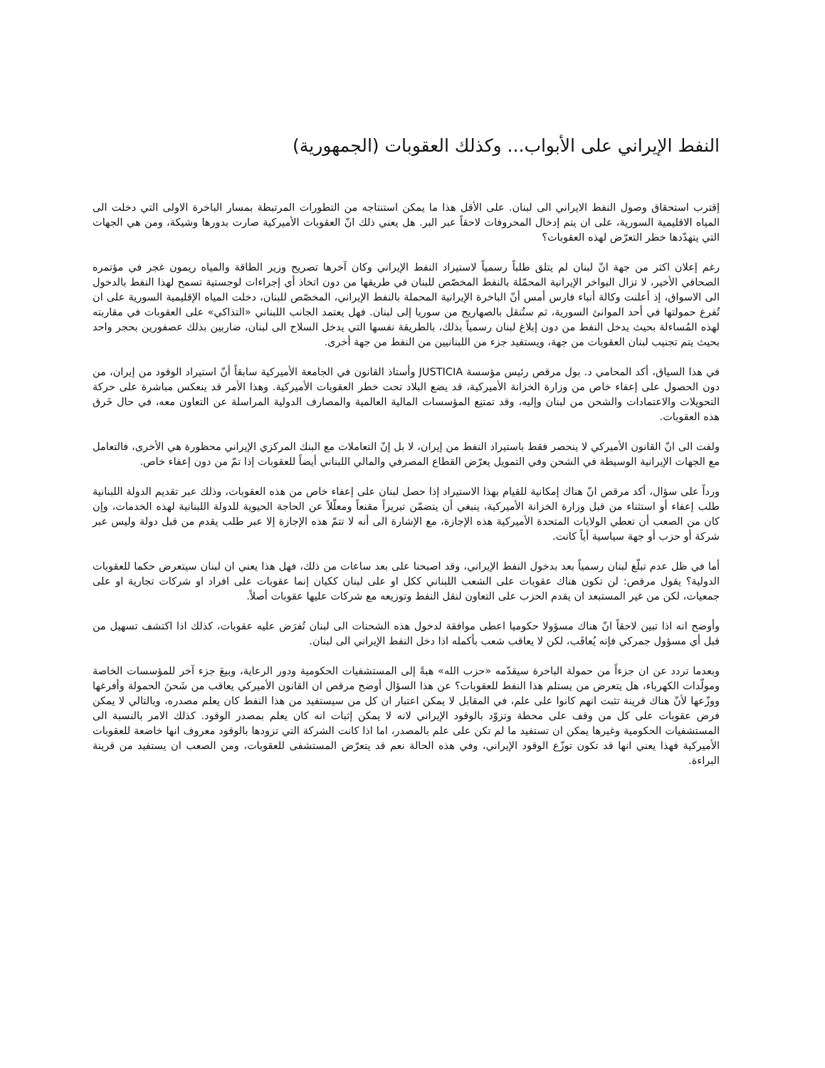النفط الإيراني على الأبواب... وكذلك العقوبات (الجمهورية)
إقترب استحقاق وصول النفط الايراني الى لبنان. على الأقل هذا ما يمكن استنتاجه من التطورات المرتبطة بمسار الباخرة الاولى التي دخلت الى المياه الاقليمية السورية، على ان يتم إدخال المحروفات لاحقاً عبر البر. هل يعني ذلك انّ العقوبات الأميركية صارت بدورها وشيكة، ومن هي الجهات التي يتهدّدها خطر التعرّض لهذه العقوبات؟
رغم إعلان اكثر من جهة انّ لبنان لم يتلق طلباً رسمياً لاستيراد النفط الإيراني وكان آخرها تصريح وزير الطاقة والمياه ريمون غجر في مؤتمره الصحافي الأخير، لا تزال البواخر الإيرانية المحمّلة بالنفط المخصّص للبنان في طريقها من دون اتخاذ أي إجراءات لوجستية تسمح لهذا النفط بالدخول الى الاسواق، إذ أعلنت وكالة أنباء فارس أمس أنّ الباخرة الإيرانية المحملة بالنفط الإيراني، المخصّص للبنان، دخلت المياه الإقليمية السورية على ان تُفرغ حمولتها في أحد الموانئ السورية، ثم ستُنقل بالصهاريج من سوريا إلى لبنان. فهل يعتمد الجانب اللبناني «التذاكي» على العقوبات في مقاربته لهذه المُساءلة بحيث يدخل النفط من دون إبلاغ لبنان رسمياً بذلك، بالطريقة نفسها التي يدخل السلاح الى لبنان، ضاربين بذلك عصفورين بحجر واحد بحيث يتم تجنيب لبنان العقوبات من جهة، ويستفيد جزء من اللبنانيين من النفط من جهة أخرى.
في هذا السياق، أكد المحامي د. بول مرقص رئيس مؤسسة JUSTICIA وأستاذ القانون في الجامعة الأميركية سابقاً أنّ استيراد الوقود من إيران، من دون الحصول على إعفاء خاص من وزارة الخزانة الأميركية، قد يضع البلاد تحت خطر العقوبات الأميركية. وهذا الأمر قد ينعكس مباشرة على حركة التحويلات والاعتمادات والشحن من لبنان وإليه، وقد تمتنِع المؤسسات المالية العالمية والمصارف الدولية المراسلة عن التعاون معه، في حال خَرق هذه العقوبات.
ولفت الى انّ القانون الأميركي لا ينحصر فقط باستيراد النفط من إيران، لا بل إنّ التعاملات مع البنك المركزي الإيراني محظورة هي الأخرى، فالتعامل مع الجهات الإيرانية الوسيطة في الشحن وفي التمويل يعرّض القطاع المصرفي والمالي اللبناني أيضاً للعقوبات إذا تمّ من دون إعفاء خاص.
ورداً على سؤال، أكد مرقص انّ هناك إمكانية للقيام بهذا الاستيراد إذا حصل لبنان على إعفاء خاص من هذه العقوبات، وذلك عبر تقديم الدولة اللبنانية طلب إعفاء أو استثناء من قبل وزارة الخزانة الأميركية، ينبغي أن يتضمّن تبريراً مقنعاً ومعلّلاً عن الحاجة الحيوية للدولة اللبنانية لهذه الخدمات، وإن كان من الصعب أن تعطي الولايات المتحدة الأميركية هذه الإجازة، مع الإشارة الى أنه لا تتمّ هذه الإجازة إلا عبر طلب يقدم من قبل دولة وليس عبر شركة أو حزب أو جهة سياسية أياً كانت.
أما في ظل عدم تبلّغ لبنان رسمياً بعد بدخول النفط الإيراني، وقد اصبحنا على بعد ساعات من ذلك، فهل هذا يعني ان لبنان سيتعرض حكما للعقوبات الدولية؟ يقول مرقص: لن تكون هناك عقوبات على الشعب اللبناني ككل او على لبنان ككيان إنما عقوبات على افراد او شركات تجارية او على جمعيات، لكن من غير المستبعد ان يقدم الحزب على التعاون لنقل النفط وتوزيعه مع شركات عليها عقوبات أصلاً.
وأوضح انه اذا تبين لاحقاً انّ هناك مسؤولا حكوميا اعطى موافقة لدخول هذه الشحنات الى لبنان تُفرَض عليه عقوبات، كذلك اذا اكتشف تسهيل من قبل أي مسؤول جمركي فإنه يُعاقَب، لكن لا يعاقب شعب بأكمله اذا دخل النفط الإيراني الى لبنان.
وبعدما تردد عن ان جزءاً من حمولة الباخرة سيقدّمه «حزب الله» هبةً إلى المستشفيات الحكومية ودور الرعاية، وبيعَ جزء آخر للمؤسسات الخاصة ومولّدات الكهرباء، هل يتعرض من يستلم هذا النفط للعقوبات؟ عن هذا السؤال أوضح مرقص ان القانون الأميركي يعاقب من شَحنَ الحمولة وأفرغها ووزّعها لأنّ هناك قرينة تثبت انهم كانوا على علم، في المقابل لا يمكن اعتبار ان كل من سيستفيد من هذا النفط كان يعلم مصدره، وبالتالي لا يمكن فرض عقوبات على كل من وقف على محطة وتزوّد بالوقود الإيراني لانه لا يمكن إثبات انه كان يعلم بمصدر الوقود. كذلك الامر بالنسبة الى المستشفيات الحكومية وغيرها يمكن ان تستفيد ما لم تكن على علم بالمصدر، اما اذا كانت الشركة التي تزودها بالوقود معروف انها خاضعة للعقوبات الأميركية فهذا يعني انها قد تكون توزّع الوقود الإيراني، وفي هذه الحالة نعم قد يتعرّض المستشفى للعقوبات، ومن الصعب ان يستفيد من قرينة البراءة.